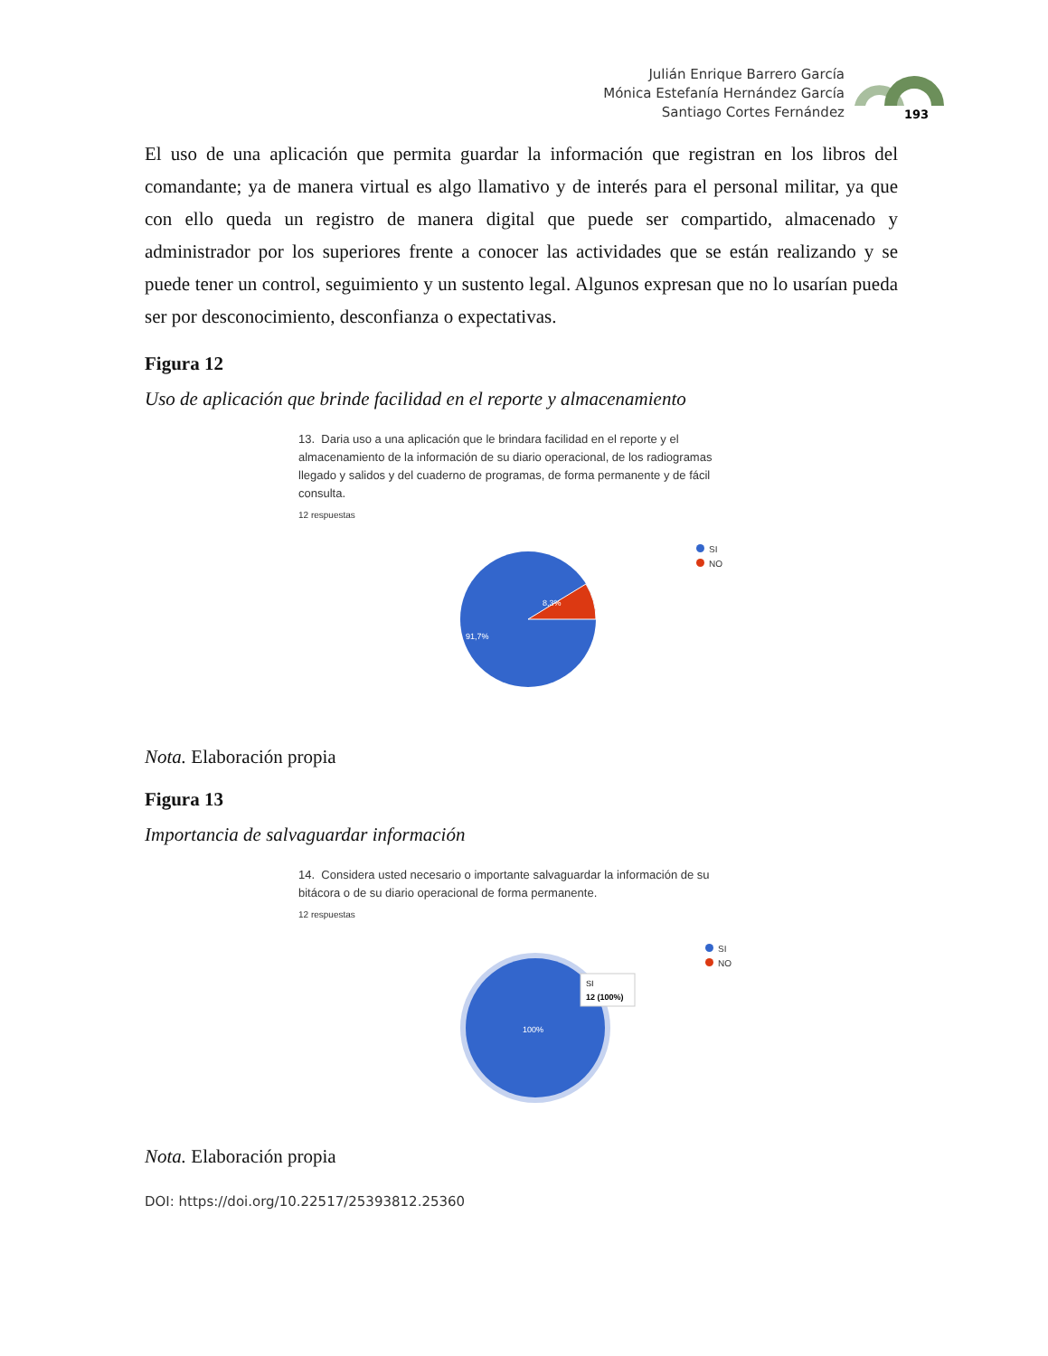Julián Enrique Barrero García
Mónica Estefanía Hernández García
Santiago Cortes Fernández
193
El uso de una aplicación que permita guardar la información que registran en los libros del comandante; ya de manera virtual es algo llamativo y de interés para el personal militar, ya que con ello queda un registro de manera digital que puede ser compartido, almacenado y administrador por los superiores frente a conocer las actividades que se están realizando y se puede tener un control, seguimiento y un sustento legal. Algunos expresan que no lo usarían pueda ser por desconocimiento, desconfianza o expectativas.
Figura 12
Uso de aplicación que brinde facilidad en el reporte y almacenamiento
13. Daria uso a una aplicación que le brindara facilidad en el reporte y el almacenamiento de la información de su diario operacional, de los radiogramas llegado y salidos y del cuaderno de programas, de forma permanente y de fácil consulta.
12 respuestas
8,3%
91,7%
SI
NO
Nota. Elaboración propia
Figura 13
Importancia de salvaguardar información
14. Considera usted necesario o importante salvaguardar la información de su bitácora o de su diario operacional de forma permanente.
12 respuestas
100%
SI
12 (100%)
SI
NO
Nota. Elaboración propia
DOI: https://doi.org/10.22517/25393812.25360